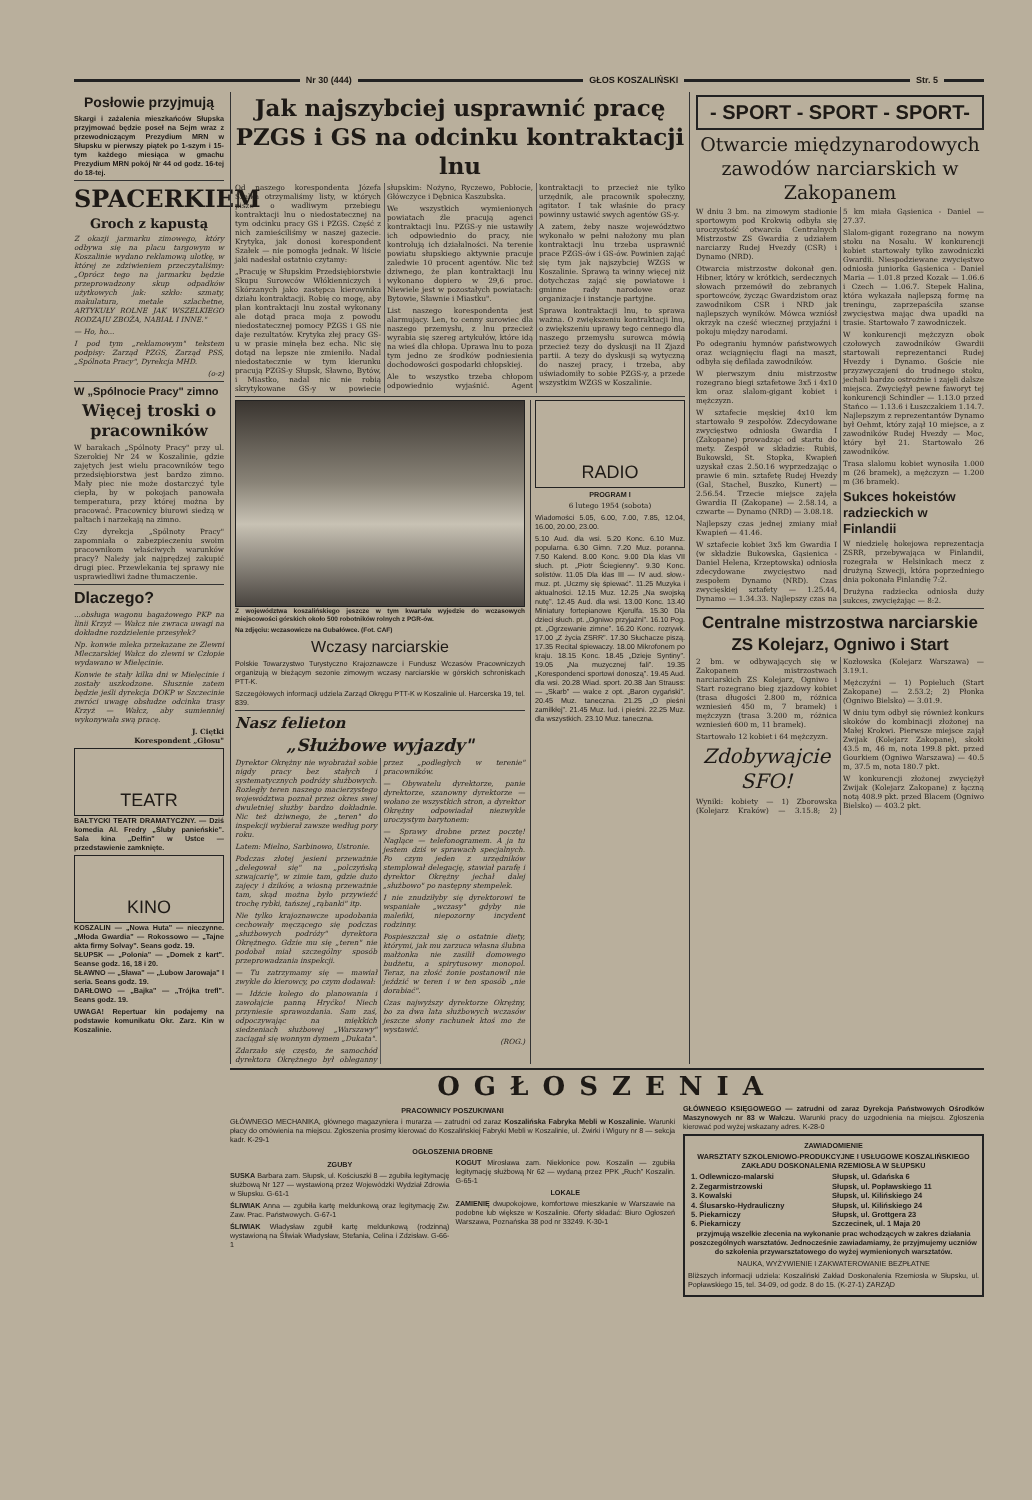Nr 30 (444) GŁOS KOSZALIŃSKI Str. 5
Posłowie przyjmują
Skargi i zażalenia mieszkańców Słupska przyjmować będzie poseł na Sejm wraz z przewodniczącym Prezydium MRN w Słupsku w pierwszy piątek po 1-szym i 15-tym każdego miesiąca w gmachu Prezydium MRN pokój Nr 44 od godz. 16-tej do 18-tej.
SPACERKIEM
Groch z kapustą
Z okazji jarmarku zimowego, który odbywa się na placu targowym w Koszalinie wydano reklamową ulotkę, w której ze zdziwieniem przeczytaliśmy: „Oprócz tego na jarmarku będzie przeprowadzony skup odpadków użytkowych jak: szkło: szmaty, makulatura, metale szlachetne, ARTYKUŁY ROLNE JAK WSZELKIEGO RODZAJU ZBOŻA, NABIAŁ I INNE."
— Ho, ho...
I pod tym „reklamowym" tekstem podpisy: Zarząd PZGS, Zarząd PSS, „Spólnota Pracy", Dyrekcja MHD.
(o-z)
W „Spólnocie Pracy" zimno
Więcej troski o pracowników
W barakach „Spólnoty Pracy" przy ul. Szerokiej Nr 24 w Koszalinie, gdzie zajętych jest wielu pracowników tego przedsiębiorstwa jest bardzo zimno. Mały piec nie może dostarczyć tyle ciepła, by w pokojach panowała temperatura, przy której można by pracować. Pracownicy biurowi siedzą w paltach i narzekają na zimno.
Czy dyrekcja „Spólnoty Pracy" zapomniała o zabezpieczeniu swoim pracownikom właściwych warunków pracy? Należy jak najprędzej zakupić drugi piec. Przewlekania tej sprawy nie usprawiedliwi żadne tłumaczenie.
Dlaczego?
...obsługa wagonu bagażowego PKP na linii Krzyż — Wałcz nie zwraca uwagi na dokładne rozdzielenie przesyłek?
Np. konwie mleka przekazane ze Zlewni Mleczarskiej Wałcz do zlewni w Człopie wydawano w Mielęcinie.
Konwie te stały kilka dni w Mielęcinie i zostały uszkodzone. Słusznie zatem będzie jeśli dyrekcja DOKP w Szczecinie zwróci uwagę obsłudze odcinka trasy Krzyż — Wałcz, aby sumienniej wykonywała swą pracę.
J. Ciętki
Korespondent „Głosu"
TEATR
BAŁTYCKI TEATR DRAMATYCZNY. — Dziś komedia Al. Fredry „Śluby panieńskie". Sala kina „Delfin" w Ustce — przedstawienie zamknięte.
KINO
KOSZALIN — „Nowa Huta" — nieczynne. „Młoda Gwardia" — Rokossowo — „Tajne akta firmy Solvay". Seans godz. 19.
SŁUPSK — „Polonia" — „Domek z kart". Seanse godz. 16, 18 i 20.
SŁAWNO — „Sława" — „Lubow Jarowaja" I seria. Seans godz. 19.
DARŁOWO — „Bajka" — „Trójka trefl". Seans godz. 19.
UWAGA! Repertuar kin podajemy na podstawie komunikatu Okr. Zarz. Kin w Koszalinie.
Jak najszybciej usprawnić pracę PZGS i GS na odcinku kontraktacji lnu
Od naszego korespondenta Józefa Szałka otrzymaliśmy listy, w których pisze o wadliwym przebiegu kontraktacji lnu o niedostatecznej na tym odcinku pracy GS i PZGS. Część z nich zamieściliśmy w naszej gazecie. Krytyka, jak donosi korespondent Szałek — nie pomogła jednak. W liście jaki nadesłał ostatnio czytamy:
„Pracuję w Słupskim Przedsiębiorstwie Skupu Surowców Włókienniczych i Skórzanych jako zastępca kierownika działu kontraktacji. Robię co mogę, aby plan kontraktacji lnu został wykonany ale dotąd praca moja z powodu niedostatecznej pomocy PZGS i GS nie daje rezultatów. Krytyka złej pracy GS-u w prasie minęła bez echa. Nic się dotąd na lepsze nie zmieniło. Nadal niedostatecznie w tym kierunku pracują PZGS-y Słupsk, Sławno, Bytów, i Miastko, nadal nic nie robią skrytykowane GS-y w powiecie słupskim: Nożyno, Ryczewo, Pobłocie, Główczyce i Dębnica Kaszubska.
We wszystkich wymienionych powiatach źle pracują agenci kontraktacji lnu. PZGS-y nie ustawiły ich odpowiednio do pracy, nie kontrolują ich działalności. Na terenie powiatu słupskiego aktywnie pracuje zaledwie 10 procent agentów. Nic też dziwnego, że plan kontraktacji lnu wykonano dopiero w 29,6 proc. Niewiele jest w pozostałych powiatach: Bytowie, Sławnie i Miastku".
List naszego korespondenta jest alarmujący. Len, to cenny surowiec dla naszego przemysłu, z lnu przecież wyrabia się szereg artykułów, które idą na wieś dla chłopa. Uprawa lnu to poza tym jedno ze środków podniesienia dochodowości gospodarki chłopskiej.
Ale to wszystko trzeba chłopom odpowiednio wyjaśnić. Agent kontraktacji to przecież nie tylko urzędnik, ale pracownik społeczny, agitator. I tak właśnie do pracy powinny ustawić swych agentów GS-y.
A zatem, żeby nasze województwo wykonało w pełni nałożony mu plan kontraktacji lnu trzeba usprawnić prace PZGS-ów i GS-ów. Powinien zająć się tym jak najszybciej WZGS w Koszalinie. Sprawą ta winny więcej niż dotychczas zająć się powiatowe i gminne rady narodowe oraz organizacje i instancje partyjne.
Sprawa kontraktacji lnu, to sprawa ważna. O zwiększeniu kontraktacji lnu, o zwiększeniu uprawy tego cennego dla naszego przemysłu surowca mówią przecież tezy do dyskusji na II Zjazd partii. A tezy do dyskusji są wytyczną do naszej pracy, i trzeba, aby uświadomiły to sobie PZGS-y, a przede wszystkim WZGS w Koszalinie.
Z województwa koszalińskiego jeszcze w tym kwartale wyjedzie do wczasowych miejscowości górskich około 500 robotników rolnych z PGR-ów.
Na zdjęciu: wczasowicze na Gubałówce. (Fot. CAF)
Wczasy narciarskie
Polskie Towarzystwo Turystyczno Krajoznawcze i Fundusz Wczasów Pracowniczych organizują w bieżącym sezonie zimowym wczasy narciarskie w górskich schroniskach PTT-K.
Szczegółowych informacji udziela Zarząd Okręgu PTT-K w Koszalinie ul. Harcerska 19, tel. 839.
Nasz felieton
„Służbowe wyjazdy"
Dyrektor Okrężny nie wyobrażał sobie nigdy pracy bez stałych i systematycznych podróży służbowych. Rozległy teren naszego macierzystego województwa poznał przez okres swej dwuletniej służby bardzo dokładnie. Nic też dziwnego, że „teren" do inspekcji wybierał zawsze według pory roku.
Latem: Mielno, Sarbinowo, Ustronie.
Podczas złotej jesieni przeważnie „delegował się" na „polczyńską szwajcarię", w zimie tam, gdzie dużo zajęcy i dzików, a wiosną przeważnie tam, skąd można było przywieźć trochę rybki, tańszej „rąbanki" itp.
Nie tylko krajoznawcze upodobania cechowały męczącego się podczas „służbowych podróży" dyrektora Okrężnego. Gdzie mu się „teren" nie podobał miał szczególny sposób przeprowadzania inspekcji.
— Tu zatrzymamy się — mawiał zwykle do kierowcy, po czym dodawał:
— Idźcie kolego do planowania i zawołajcie panną Hryćko! Niech przyniesie sprawozdania. Sam zaś, odpoczywając na miękkich siedzeniach służbowej „Warszawy" zaciągał się wonnym dymem „Dukata".
Zdarzało się często, że samochód dyrektora Okrężnego był obleganny przez „podległych w terenie" pracowników.
— Obywatelu dyrektorze, panie dyrektorze, szanowny dyrektorze — wołano ze wszystkich stron, a dyrektor Okrężny odpowiadał niezwykle uroczystym barytonem:
— Sprawy drobne przez pocztę! Naglące — telefonogramem. A ja tu jestem dziś w sprawach specjalnych. Po czym jeden z urzędników stemplował delegację, stawiał parafę i dyrektor Okrężny jechał dalej „służbowo" po następny stempelek.
I nie znudziłyby się dyrektorowi te wspaniałe „wczasy" gdyby nie maleńki, niepozorny incydent rodzinny.
Pospieszczał się o ostatnie diety, którymi, jak mu zarzuca własna ślubna małżonka nie zasilił domowego budżetu, a spirytusowy monopol. Teraz, na złość żonie postanowił nie jeździć w teren i w ten sposób „nie dorabiać".
Czas najwyższy dyrektorze Okrężny, bo za dwa lata służbowych wczasów jeszcze słony rachunek ktoś mo że wystawić.
(ROG.)
RADIO
PROGRAM I
6 lutego 1954 (sobota)
Wiadomości 5.05, 6.00, 7.00, 7.85, 12.04, 16.00, 20.00, 23.00.
5.10 Aud. dla wsi. 5.20 Konc. 6.10 Muz. popularna. 6.30 Gimn. 7.20 Muz. poranna. 7.50 Kalend. 8.00 Konc. 9.00 Dla klas VII słuch. pt. „Piotr Ściegienny". 9.30 Konc. solistów. 11.05 Dla klas III — IV aud. słow.-muz. pt. „Uczmy się śpiewać". 11.25 Muzyka i aktualności. 12.15 Muz. 12.25 „Na swojską nutę". 12.45 Aud. dla wsi. 13.00 Konc. 13.40 Miniatury fortepianowe Kjerulfa. 15.30 Dla dzieci słuch. pt. „Ogniwo przyjaźni". 16.10 Pog. pt. „Ogrzewanie zimne". 16.20 Konc. rozrywk. 17.00 „Z życia ZSRR". 17.30 Słuchacze piszą. 17.35 Recital śpiewaczy. 18.00 Mikrofonem po kraju. 18.15 Konc. 18.45 „Dzieje Syntiny". 19.05 „Na muzycznej fali". 19.35 „Korespondenci sportowi donoszą". 19.45 Aud. dla wsi. 20.28 Wiad. sport. 20.38 Jan Strauss: — „Skarb" — walce z opt. „Baron cygański". 20.45 Muz. taneczna. 21.25 „O pieśni zamilkłej". 21.45 Muz. lud. i pieśni. 22.25 Muz. dla wszystkich. 23.10 Muz. taneczna.
- SPORT - SPORT - SPORT-
Otwarcie międzynarodowych zawodów narciarskich w Zakopanem
W dniu 3 bm. na zimowym stadionie sportowym pod Krokwią odbyła się uroczystość otwarcia Centralnych Mistrzostw ZS Gwardia z udziałem narciarzy Rudej Hvezdy (CSR) i Dynamo (NRD).
Otwarcia mistrzostw dokonał gen. Hibner, który w krótkich, serdecznych słowach przemówił do zebranych sportowców, życząc Gwardzistom oraz zawodnikom CSR i NRD jak najlepszych wyników. Mówca wzniósł okrzyk na cześć wiecznej przyjaźni i pokoju między narodami.
Po odegraniu hymnów państwowych oraz wciągnięciu flagi na maszt, odbyła się defilada zawodników.
W pierwszym dniu mistrzostw rozegrano biegi sztafetowe 3x5 i 4x10 km oraz slalom-gigant kobiet i mężczyzn.
W sztafecie męskiej 4x10 km startowało 9 zespołów. Zdecydowane zwycięstwo odniosła Gwardia I (Zakopane) prowadząc od startu do mety. Zespół w składzie: Rubiś, Bukowski, St. Stopka, Kwapień uzyskał czas 2.50.16 wyprzedzając o prawie 6 min. sztafetę Rudej Hvezdy (Gal, Stachel, Buszko, Kunert) — 2.56.54. Trzecie miejsce zajęła Gwardia II (Zakopane) — 2.58.14, a czwarte — Dynamo (NRD) — 3.08.18.
Najlepszy czas jednej zmiany miał Kwapień — 41.46.
W sztafecie kobiet 3x5 km Gwardia I (w składzie Bukowska, Gąsienica - Daniel Helena, Krzeptowska) odniosła zdecydowane zwycięstwo nad zespołem Dynamo (NRD). Czas zwycięskiej sztafety — 1.25.44, Dynamo — 1.34.33. Najlepszy czas na 5 km miała Gąsienica - Daniel — 27.37.
Slalom-gigant rozegrano na nowym stoku na Nosalu. W konkurencji kobiet startowały tylko zawodniczki Gwardii. Niespodziewane zwycięstwo odniosła juniorka Gąsienica - Daniel Maria — 1.01.8 przed Kozak — 1.06.6 i Czech — 1.06.7. Stepek Halina, która wykazała najlepszą formę na treningu, zaprzepaściła szanse zwycięstwa mając dwa upadki na trasie. Startowało 7 zawodniczek.
W konkurencji mężczyzn obok czołowych zawodników Gwardii startowali reprezentanci Rudej Hvezdy i Dynamo. Goście nie przyzwyczajeni do trudnego stoku, jechali bardzo ostrożnie i zajęli dalsze miejsca. Zwyciężył pewne faworyt tej konkurencji Schindler — 1.13.0 przed Stańco — 1.13.6 i Łuszczakiem 1.14.7. Najlepszym z reprezentantów Dynamo był Oehmt, który zajął 10 miejsce, a z zawodników Rudej Hvezdy — Moc, który był 21. Startowało 26 zawodników.
Trasa slalomu kobiet wynosiła 1.000 m (26 bramek), a mężczyzn — 1.200 m (36 bramek).
Sukces hokeistów radzieckich w Finlandii
W niedzielę hokejowa reprezentacja ZSRR, przebywająca w Finlandii, rozegrała w Helsinkach mecz z drużyną Szwecji, która poprzedniego dnia pokonała Finlandię 7:2.
Drużyna radziecka odniosła duży sukces, zwyciężając — 8:2.
Centralne mistrzostwa narciarskie ZS Kolejarz, Ogniwo i Start
2 bm. w odbywających się w Zakopanem mistrzostwach narciarskich ZS Kolejarz, Ogniwo i Start rozegrano bieg zjazdowy kobiet (trasa długości 2.800 m, różnica wzniesień 450 m, 7 bramek) i mężczyzn (trasa 3.200 m, różnica wzniesień 600 m, 11 bramek).
Startowało 12 kobiet i 64 mężczyzn.
Zdobywajcie SFO!
Wyniki: kobiety — 1) Zborowska (Kolejarz Kraków) — 3.15.8; 2) Kozłowska (Kolejarz Warszawa) — 3.19.1.
Mężczyźni — 1) Popieluch (Start Zakopane) — 2.53.2; 2) Płonka (Ogniwo Bielsko) — 3.01.9.
W dniu tym odbył się również konkurs skoków do kombinacji złożonej na Małej Krokwi. Pierwsze miejsce zajął Zwijak (Kolejarz Zakopane), skoki 43.5 m, 46 m, nota 199.8 pkt. przed Gourkiem (Ogniwo Warszawa) — 40.5 m, 37.5 m, nota 180.7 pkt.
W konkurencji złożonej zwyciężył Zwijak (Kolejarz Zakopane) z łączną notą 408.9 pkt. przed Blacem (Ogniwo Bielsko) — 403.2 pkt.
OGŁOSZENIA
PRACOWNICY POSZUKIWANI
GŁÓWNEGO MECHANIKA, głównego magazyniera i murarza — zatrudni od zaraz Koszalińska Fabryka Mebli w Koszalinie. Warunki płacy do omówienia na miejscu. Zgłoszenia prosimy kierować do Koszalińskiej Fabryki Mebli w Koszalinie, ul. Żwirki i Wigury nr 8 — sekcja kadr. K-29-1
OGŁOSZENIA DROBNE
ZGUBY
SUSKA Barbara zam. Słupsk, ul. Kościuszki 8 — zgubiła legitymację służbową Nr 127 — wystawioną przez Wojewódzki Wydział Zdrowia w Słupsku. G-61-1
ŚLIWIAK Anna — zgubiła kartę meldunkową oraz legitymację Zw. Zaw. Prac. Państwowych. G-67-1
ŚLIWIAK Władysław zgubił kartę meldunkową (rodzinną) wystawioną na Śliwiak Władysław, Stefania, Celina i Zdzisław. G-66-1
KOGUT Mirosława zam. Niekłonice pow. Koszalin — zgubiła legitymację służbową Nr 62 — wydaną przez PPK „Ruch" Koszalin. G-65-1
LOKALE
ZAMIENIĘ dwupokojowe, komfortowe mieszkanie w Warszawie na podobne lub większe w Koszalinie. Oferty składać: Biuro Ogłoszeń Warszawa, Poznańska 38 pod nr 33249. K-30-1
GŁÓWNEGO KSIĘGOWEGO — zatrudni od zaraz Dyrekcja Państwowych Ośrodków Maszynowych nr 83 w Wałczu. Warunki pracy do uzgodnienia na miejscu. Zgłoszenia kierować pod wyżej wskazany adres. K-28-0
ZAWIADOMIENIE
WARSZTATY SZKOLENIOWO-PRODUKCYJNE I USŁUGOWE KOSZALIŃSKIEGO ZAKŁADU DOSKONALENIA RZEMIOSŁA W SŁUPSKU
| 1. Odlewniczo-malarski | Słupsk, ul. Gdańska 6 |
| 2. Zegarmistrzowski | Słupsk, ul. Popławskiego 11 |
| 3. Kowalski | Słupsk, ul. Kilińskiego 24 |
| 4. Ślusarsko-Hydrauliczny | Słupsk, ul. Kilińskiego 24 |
| 5. Piekarniczy | Słupsk, ul. Grottgera 23 |
| 6. Piekarniczy | Szczecinek, ul. 1 Maja 20 |
przyjmują wszelkie zlecenia na wykonanie prac wchodzących w zakres działania poszczególnych warsztatów. Jednocześnie zawiadamiamy, że przyjmujemy uczniów do szkolenia przywarsztatowego do wyżej wymienionych warsztatów.
NAUKA, WYŻYWIENIE I ZAKWATEROWANIE BEZPŁATNE
Bliższych informacji udziela: Koszaliński Zakład Doskonalenia Rzemiosła w Słupsku, ul. Popławskiego 15, tel. 34-09, od godz. 8 do 15. (K-27-1) ZARZĄD